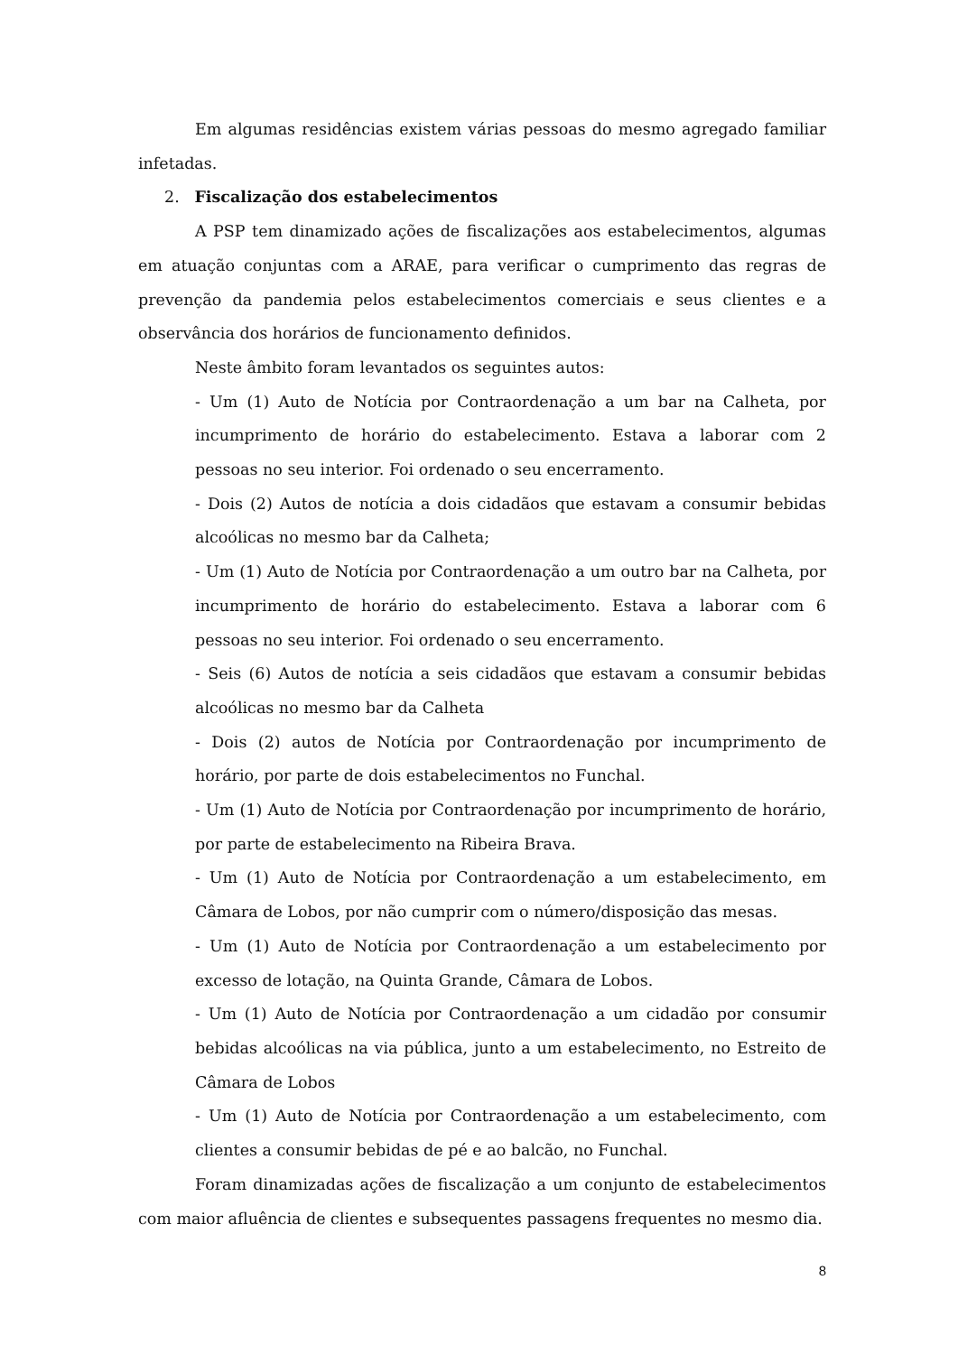Em algumas residências existem várias pessoas do mesmo agregado familiar infetadas.
2. Fiscalização dos estabelecimentos
A PSP tem dinamizado ações de fiscalizações aos estabelecimentos, algumas em atuação conjuntas com a ARAE, para verificar o cumprimento das regras de prevenção da pandemia pelos estabelecimentos comerciais e seus clientes e a observância dos horários de funcionamento definidos.
Neste âmbito foram levantados os seguintes autos:
- Um (1) Auto de Notícia por Contraordenação a um bar na Calheta, por incumprimento de horário do estabelecimento. Estava a laborar com 2 pessoas no seu interior. Foi ordenado o seu encerramento.
- Dois (2) Autos de notícia a dois cidadãos que estavam a consumir bebidas alcoólicas no mesmo bar da Calheta;
- Um (1) Auto de Notícia por Contraordenação a um outro bar na Calheta, por incumprimento de horário do estabelecimento. Estava a laborar com 6 pessoas no seu interior. Foi ordenado o seu encerramento.
- Seis (6) Autos de notícia a seis cidadãos que estavam a consumir bebidas alcoólicas no mesmo bar da Calheta
- Dois (2) autos de Notícia por Contraordenação por incumprimento de horário, por parte de dois estabelecimentos no Funchal.
- Um (1) Auto de Notícia por Contraordenação por incumprimento de horário, por parte de estabelecimento na Ribeira Brava.
- Um (1) Auto de Notícia por Contraordenação a um estabelecimento, em Câmara de Lobos, por não cumprir com o número/disposição das mesas.
- Um (1) Auto de Notícia por Contraordenação a um estabelecimento por excesso de lotação, na Quinta Grande, Câmara de Lobos.
- Um (1) Auto de Notícia por Contraordenação a um cidadão por consumir bebidas alcoólicas na via pública, junto a um estabelecimento, no Estreito de Câmara de Lobos
- Um (1) Auto de Notícia por Contraordenação a um estabelecimento, com clientes a consumir bebidas de pé e ao balcão, no Funchal.
Foram dinamizadas ações de fiscalização a um conjunto de estabelecimentos com maior afluência de clientes e subsequentes passagens frequentes no mesmo dia.
8